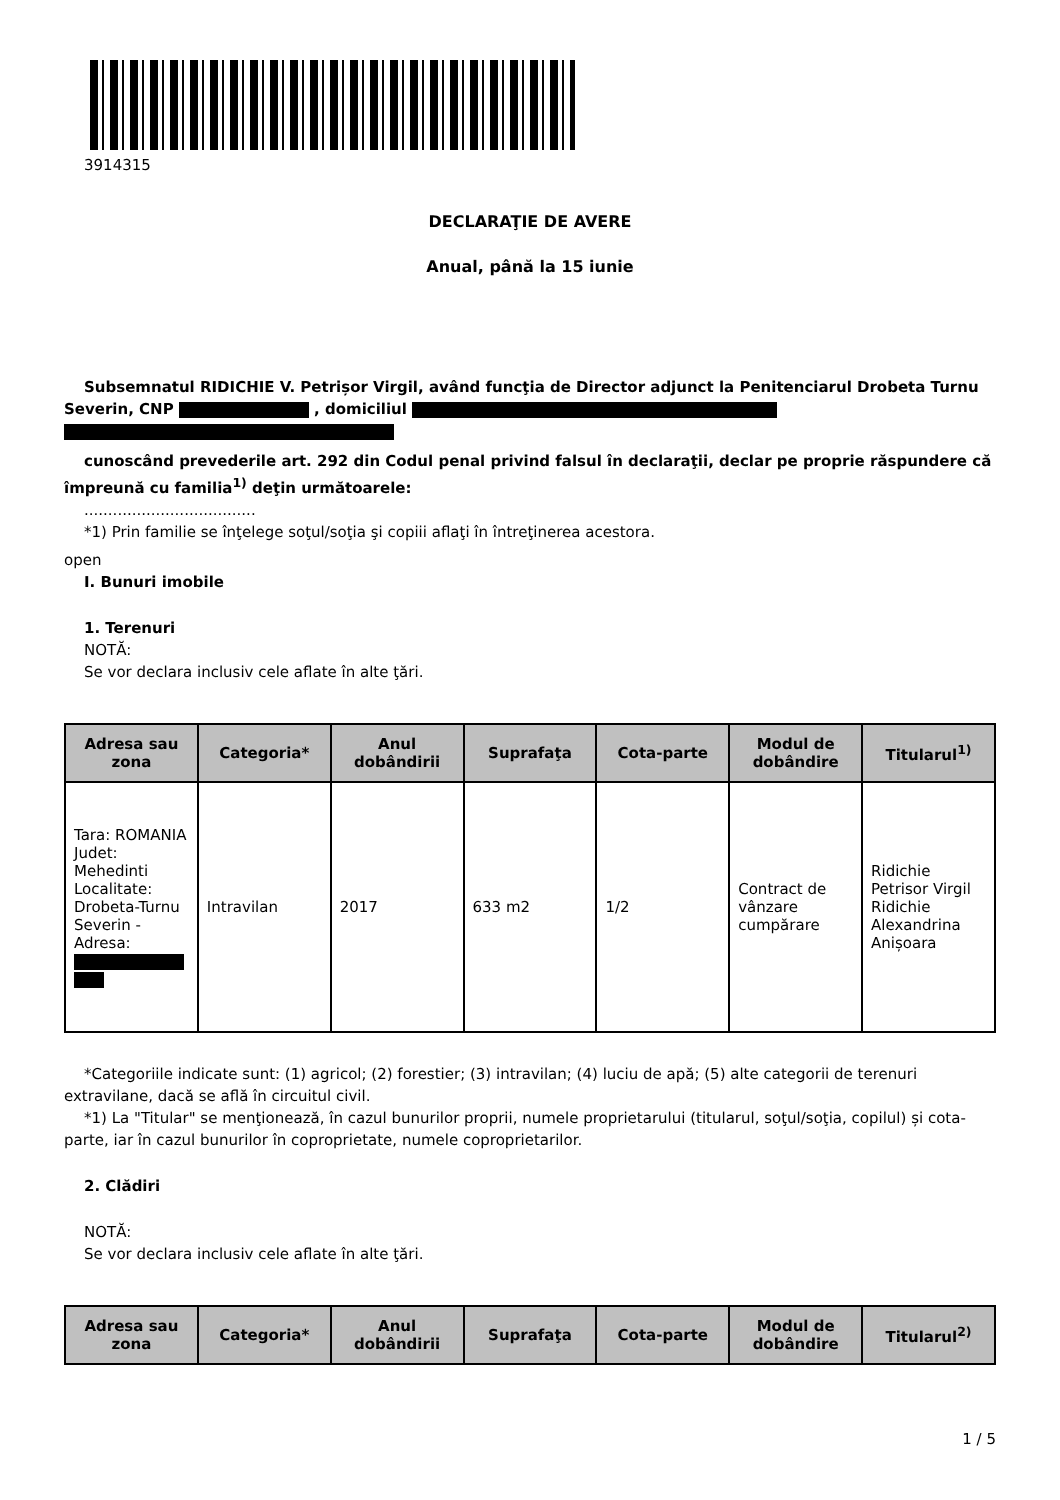3914315
DECLARAŢIE DE AVERE
Anual, până la 15 iunie
Subsemnatul RIDICHIE V. Petrișor Virgil, având funcţia de Director adjunct la Penitenciarul Drobeta Turnu Severin, CNP , domiciliul
cunoscând prevederile art. 292 din Codul penal privind falsul în declaraţii, declar pe proprie răspundere că împreună cu familia<sup>1)</sup> deţin următoarele:
....................................
*1) Prin familie se înţelege soţul/soţia şi copiii aflaţi în întreţinerea acestora.
open
I. Bunuri imobile
1. Terenuri
NOTĂ:
Se vor declara inclusiv cele aflate în alte ţări.
| Adresa sau zona | Categoria* | Anul dobândirii | Suprafaţa | Cota-parte | Modul de dobândire | Titularul<sup>1)</sup> |
| --- | --- | --- | --- | --- | --- | --- |
| Tara: ROMANIA Judet: Mehedinti Localitate: Drobeta-Turnu Severin - Adresa: | Intravilan | 2017 | 633 m2 | 1/2 | Contract de vânzare cumpărare | Ridichie Petrisor Virgil Ridichie Alexandrina Anișoara |
*Categoriile indicate sunt: (1) agricol; (2) forestier; (3) intravilan; (4) luciu de apă; (5) alte categorii de terenuri extravilane, dacă se află în circuitul civil.
*1) La "Titular" se menţionează, în cazul bunurilor proprii, numele proprietarului (titularul, soţul/soţia, copilul) și cota-parte, iar în cazul bunurilor în coproprietate, numele coproprietarilor.
2. Clădiri
NOTĂ:
Se vor declara inclusiv cele aflate în alte ţări.
| Adresa sau zona | Categoria* | Anul dobândirii | Suprafaţa | Cota-parte | Modul de dobândire | Titularul<sup>2)</sup> |
| --- | --- | --- | --- | --- | --- | --- |
1 / 5